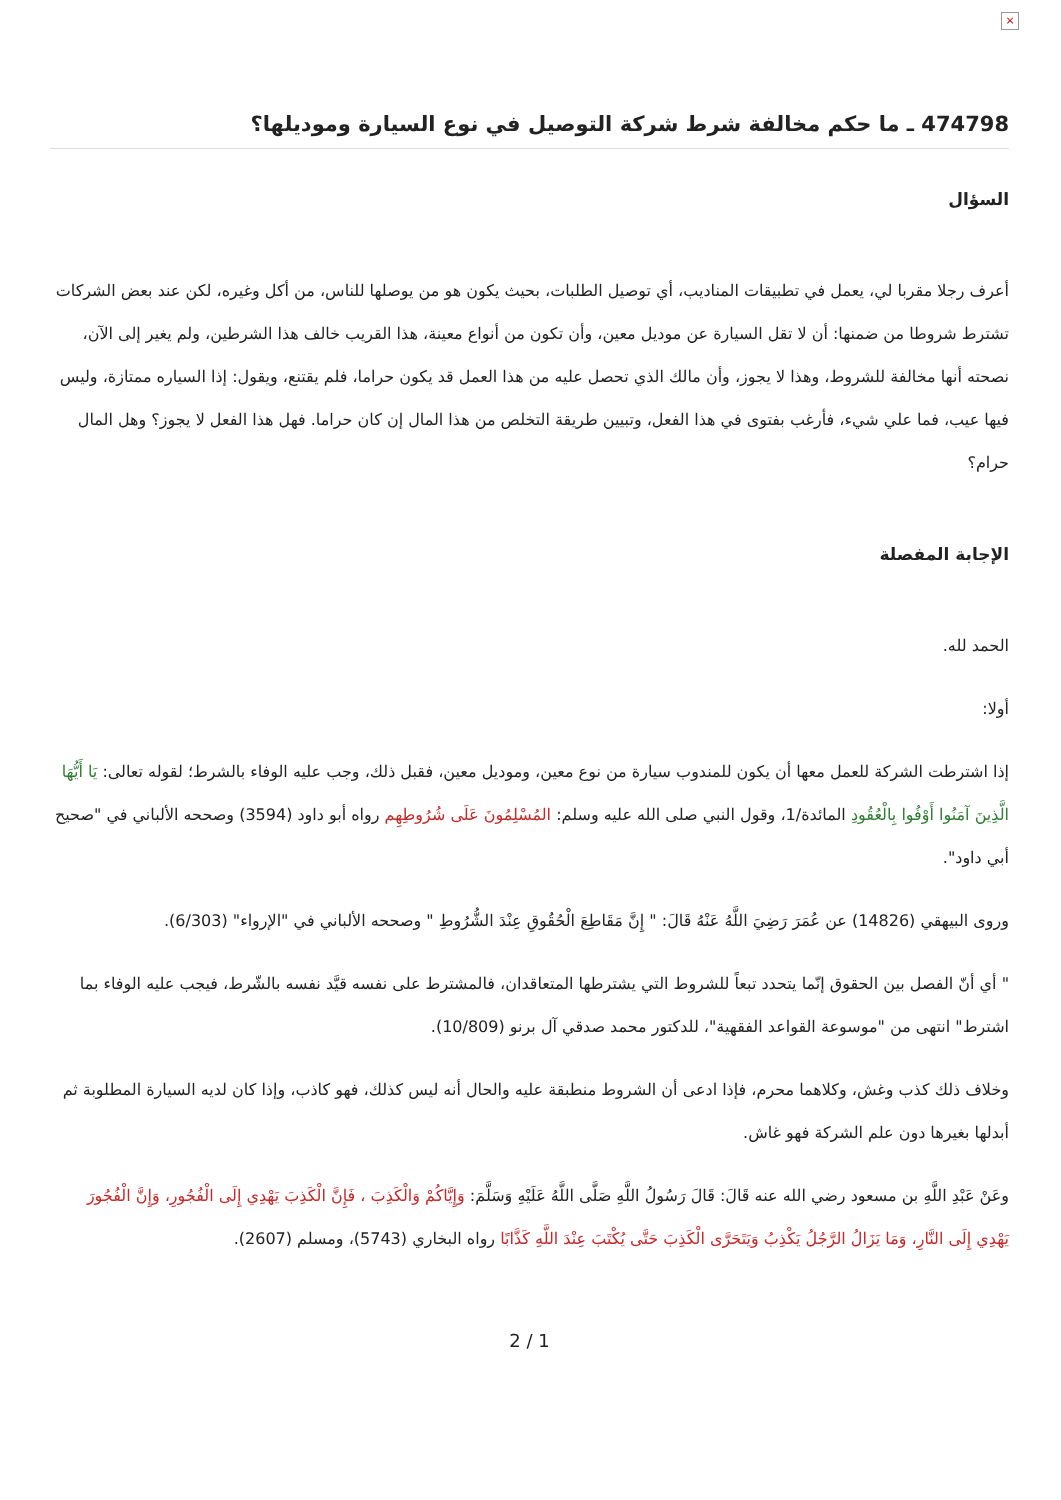×
474798 ـ ما حكم مخالفة شرط شركة التوصيل في نوع السيارة وموديلها؟
السؤال
أعرف رجلا مقربا لي، يعمل في تطبيقات المناديب، أي توصيل الطلبات، بحيث يكون هو من يوصلها للناس، من أكل وغيره، لكن عند بعض الشركات تشترط شروطا من ضمنها: أن لا تقل السيارة عن موديل معين، وأن تكون من أنواع معينة، هذا القريب خالف هذا الشرطين، ولم يغير إلى الآن، نصحته أنها مخالفة للشروط، وهذا لا يجوز، وأن مالك الذي تحصل عليه من هذا العمل قد يكون حراما، فلم يقتنع، ويقول: إذا السياره ممتازة، وليس فيها عيب، فما علي شيء، فأرغب بفتوى في هذا الفعل، وتبيين طريقة التخلص من هذا المال إن كان حراما. فهل هذا الفعل لا يجوز؟ وهل المال حرام؟
الإجابة المفصلة
الحمد لله.
أولا:
إذا اشترطت الشركة للعمل معها أن يكون للمندوب سيارة من نوع معين، وموديل معين، فقبل ذلك، وجب عليه الوفاء بالشرط؛ لقوله تعالى: يَا أَيُّهَا الَّذِينَ آمَنُوا أَوْفُوا بِالْعُقُودِ المائدة/1، وقول النبي صلى الله عليه وسلم: المُسْلِمُونَ عَلَى شُرُوطِهِم رواه أبو داود (3594) وصححه الألباني في "صحيح أبي داود".
وروى البيهقي (14826) عن عُمَرَ رَضِيَ اللَّهُ عَنْهُ قَالَ: " إِنَّ مَقَاطِعَ الْحُقُوقِ عِنْدَ الشُّرُوطِ " وصححه الألباني في "الإرواء" (6/303).
" أي أنّ الفصل بين الحقوق إنّما يتحدد تبعاً للشروط التي يشترطها المتعاقدان، فالمشترط على نفسه قيَّد نفسه بالشّرط، فيجب عليه الوفاء بما اشترط" انتهى من "موسوعة القواعد الفقهية"، للدكتور محمد صدقي آل برنو (10/809).
وخلاف ذلك كذب وغش، وكلاهما محرم، فإذا ادعى أن الشروط منطبقة عليه والحال أنه ليس كذلك، فهو كاذب، وإذا كان لديه السيارة المطلوبة ثم أبدلها بغيرها دون علم الشركة فهو غاش.
وعَنْ عَبْدِ اللَّهِ بن مسعود رضي الله عنه قَالَ: قَالَ رَسُولُ اللَّهِ صَلَّى اللَّهُ عَلَيْهِ وَسَلَّمَ: وَإِيَّاكُمْ وَالْكَذِبَ ، فَإِنَّ الْكَذِبَ يَهْدِي إِلَى الْفُجُورِ، وَإِنَّ الْفُجُورَ يَهْدِي إِلَى النَّارِ، وَمَا يَزَالُ الرَّجُلُ يَكْذِبُ وَيَتَحَرَّى الْكَذِبَ حَتَّى يُكْتَبَ عِنْدَ اللَّهِ كَذَّابًا رواه البخاري (5743)، ومسلم (2607).
2 / 1